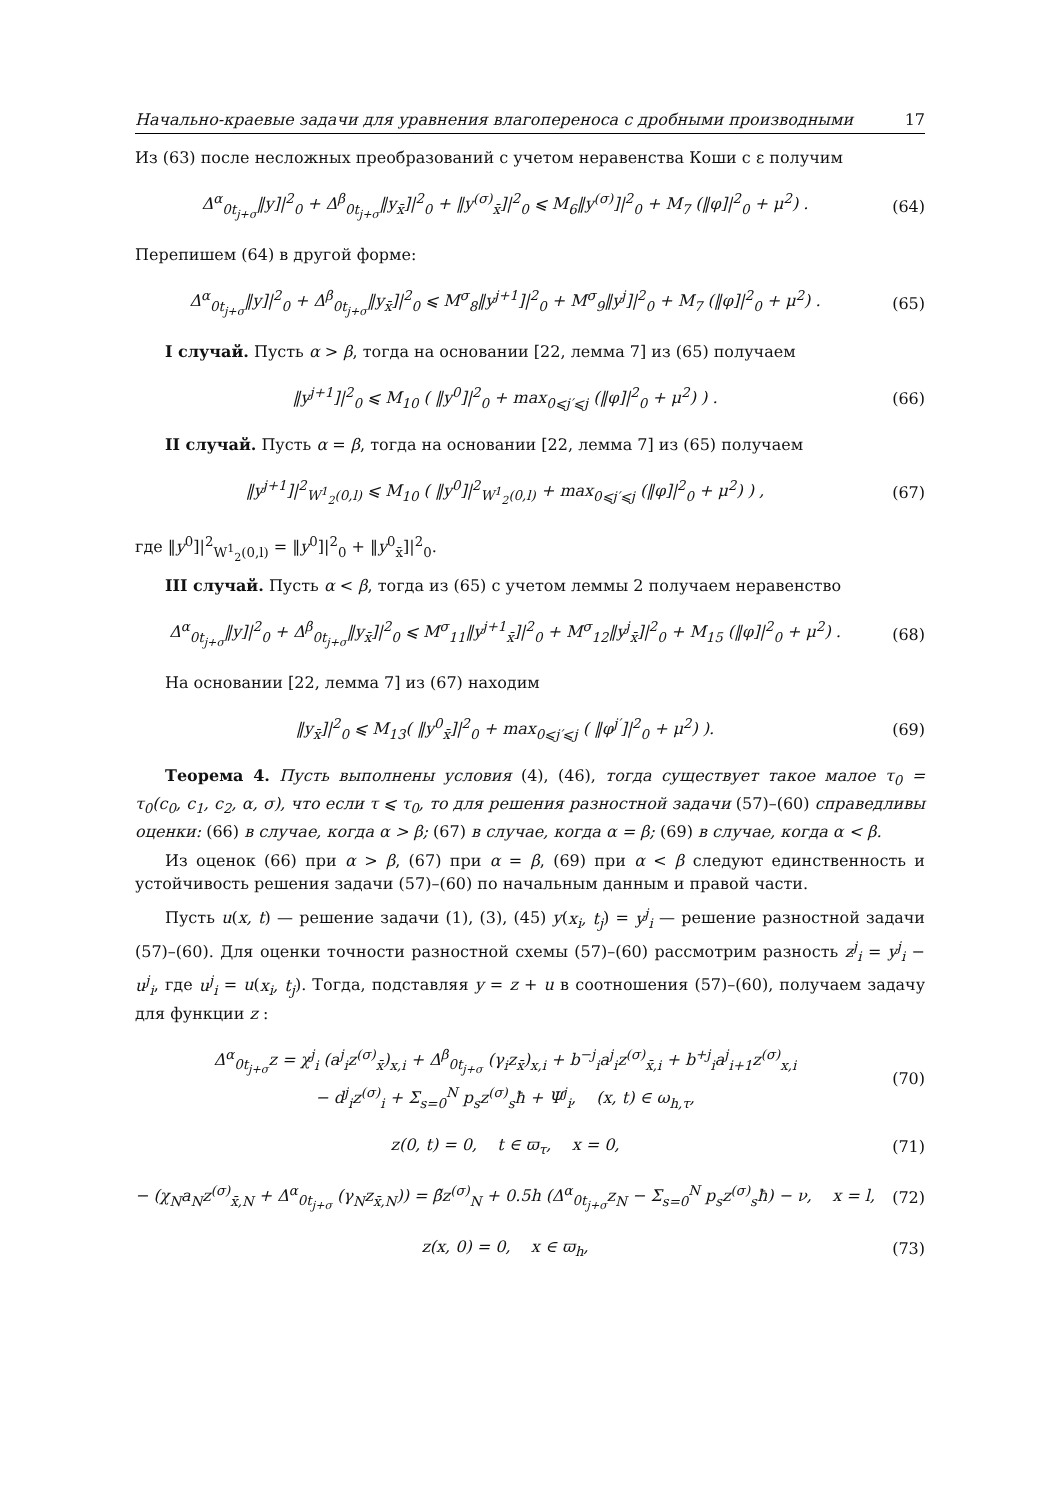Начально-краевые задачи для уравнения влагопереноса с дробными производными 17
Из (63) после несложных преобразований с учетом неравенства Коши с ε получим
Δ<sup>α</sup><sub>0t<sub>j+σ</sub></sub>‖y]|<sup>2</sup><sub>0</sub> + Δ<sup>β</sup><sub>0t<sub>j+σ</sub></sub>‖y<sub>x̄</sub>]|<sup>2</sup><sub>0</sub> + ‖y<sup>(σ)</sup><sub>x̄</sub>]|<sup>2</sup><sub>0</sub> ⩽ M<sub>6</sub>‖y<sup>(σ)</sup>]|<sup>2</sup><sub>0</sub> + M<sub>7</sub> (‖φ]|<sup>2</sup><sub>0</sub> + μ<sup>2</sup>) .
(64)
Перепишем (64) в другой форме:
Δ<sup>α</sup><sub>0t<sub>j+σ</sub></sub>‖y]|<sup>2</sup><sub>0</sub> + Δ<sup>β</sup><sub>0t<sub>j+σ</sub></sub>‖y<sub>x̄</sub>]|<sup>2</sup><sub>0</sub> ⩽ M<sup>σ</sup><sub>8</sub>‖y<sup>j+1</sup>]|<sup>2</sup><sub>0</sub> + M<sup>σ</sup><sub>9</sub>‖y<sup>j</sup>]|<sup>2</sup><sub>0</sub> + M<sub>7</sub> (‖φ]|<sup>2</sup><sub>0</sub> + μ<sup>2</sup>) .
(65)
I случай. Пусть α > β, тогда на основании [22, лемма 7] из (65) получаем
‖y<sup>j+1</sup>]|<sup>2</sup><sub>0</sub> ⩽ M<sub>10</sub> ( ‖y<sup>0</sup>]|<sup>2</sup><sub>0</sub> + max<sub>0⩽j′⩽j</sub> (‖φ]|<sup>2</sup><sub>0</sub> + μ<sup>2</sup>) ) .
(66)
II случай. Пусть α = β, тогда на основании [22, лемма 7] из (65) получаем
‖y<sup>j+1</sup>]|<sup>2</sup><sub>W<sup>1</sup><sub>2</sub>(0,l)</sub> ⩽ M<sub>10</sub> ( ‖y<sup>0</sup>]|<sup>2</sup><sub>W<sup>1</sup><sub>2</sub>(0,l)</sub> + max<sub>0⩽j′⩽j</sub> (‖φ]|<sup>2</sup><sub>0</sub> + μ<sup>2</sup>) ) ,
(67)
где ‖y<sup>0</sup>]|<sup>2</sup><sub>W<sup>1</sup><sub>2</sub>(0,l)</sub> = ‖y<sup>0</sup>]|<sup>2</sup><sub>0</sub> + ‖y<sup>0</sup><sub>x̄</sub>]|<sup>2</sup><sub>0</sub>.
III случай. Пусть α < β, тогда из (65) с учетом леммы 2 получаем неравенство
Δ<sup>α</sup><sub>0t<sub>j+σ</sub></sub>‖y]|<sup>2</sup><sub>0</sub> + Δ<sup>β</sup><sub>0t<sub>j+σ</sub></sub>‖y<sub>x̄</sub>]|<sup>2</sup><sub>0</sub> ⩽ M<sup>σ</sup><sub>11</sub>‖y<sup>j+1</sup><sub>x̄</sub>]|<sup>2</sup><sub>0</sub> + M<sup>σ</sup><sub>12</sub>‖y<sup>j</sup><sub>x̄</sub>]|<sup>2</sup><sub>0</sub> + M<sub>15</sub> (‖φ]|<sup>2</sup><sub>0</sub> + μ<sup>2</sup>) .
(68)
На основании [22, лемма 7] из (67) находим
‖y<sub>x̄</sub>]|<sup>2</sup><sub>0</sub> ⩽ M<sub>13</sub>( ‖y<sup>0</sup><sub>x̄</sub>]|<sup>2</sup><sub>0</sub> + max<sub>0⩽j′⩽j</sub> ( ‖φ<sup>j′</sup>]|<sup>2</sup><sub>0</sub> + μ<sup>2</sup>) ).
(69)
Теорема 4. Пусть выполнены условия (4), (46), тогда существует такое малое τ<sub>0</sub> = τ<sub>0</sub>(c<sub>0</sub>, c<sub>1</sub>, c<sub>2</sub>, α, σ), что если τ ⩽ τ<sub>0</sub>, то для решения разностной задачи (57)–(60) справедливы оценки: (66) в случае, когда α > β; (67) в случае, когда α = β; (69) в случае, когда α < β.
Из оценок (66) при α > β, (67) при α = β, (69) при α < β следуют единственность и устойчивость решения задачи (57)–(60) по начальным данным и правой части.
Пусть u(x, t) — решение задачи (1), (3), (45) y(x<sub>i</sub>, t<sub>j</sub>) = y<sup>j</sup><sub>i</sub> — решение разностной задачи (57)–(60). Для оценки точности разностной схемы (57)–(60) рассмотрим разность z<sup>j</sup><sub>i</sub> = y<sup>j</sup><sub>i</sub> − u<sup>j</sup><sub>i</sub>, где u<sup>j</sup><sub>i</sub> = u(x<sub>i</sub>, t<sub>j</sub>). Тогда, подставляя y = z + u в соотношения (57)–(60), получаем задачу для функции z :
Δ<sup>α</sup><sub>0t<sub>j+σ</sub></sub>z = χ<sup>j</sup><sub>i</sub> (a<sup>j</sup><sub>i</sub>z<sup>(σ)</sup><sub>x̄</sub>)<sub>x,i</sub> + Δ<sup>β</sup><sub>0t<sub>j+σ</sub></sub> (γ<sub>i</sub>z<sub>x̄</sub>)<sub>x,i</sub> + b<sup>−j</sup><sub>i</sub>a<sup>j</sup><sub>i</sub>z<sup>(σ)</sup><sub>x̄,i</sub> + b<sup>+j</sup><sub>i</sub>a<sup>j</sup><sub>i+1</sub>z<sup>(σ)</sup><sub>x,i</sub>
− d<sup>j</sup><sub>i</sub>z<sup>(σ)</sup><sub>i</sub> + Σ<sub>s=0</sub><sup>N</sup> p<sub>s</sub>z<sup>(σ)</sup><sub>s</sub>ħ + Ψ<sup>j</sup><sub>i</sub>, (x, t) ∈ ω<sub>h,τ</sub>,
(70)
z(0, t) = 0, t ∈ ϖ<sub>τ</sub>, x = 0,
(71)
− (χ<sub>N</sub>a<sub>N</sub>z<sup>(σ)</sup><sub>x̄,N</sub> + Δ<sup>α</sup><sub>0t<sub>j+σ</sub></sub> (γ<sub>N</sub>z<sub>x̄,N</sub>)) = β̃z<sup>(σ)</sup><sub>N</sub> + 0.5h (Δ<sup>α</sup><sub>0t<sub>j+σ</sub></sub>z<sub>N</sub> − Σ<sub>s=0</sub><sup>N</sup> p<sub>s</sub>z<sup>(σ)</sup><sub>s</sub>ħ) − ν, x = l,
(72)
z(x, 0) = 0, x ∈ ϖ<sub>h</sub>, (73)